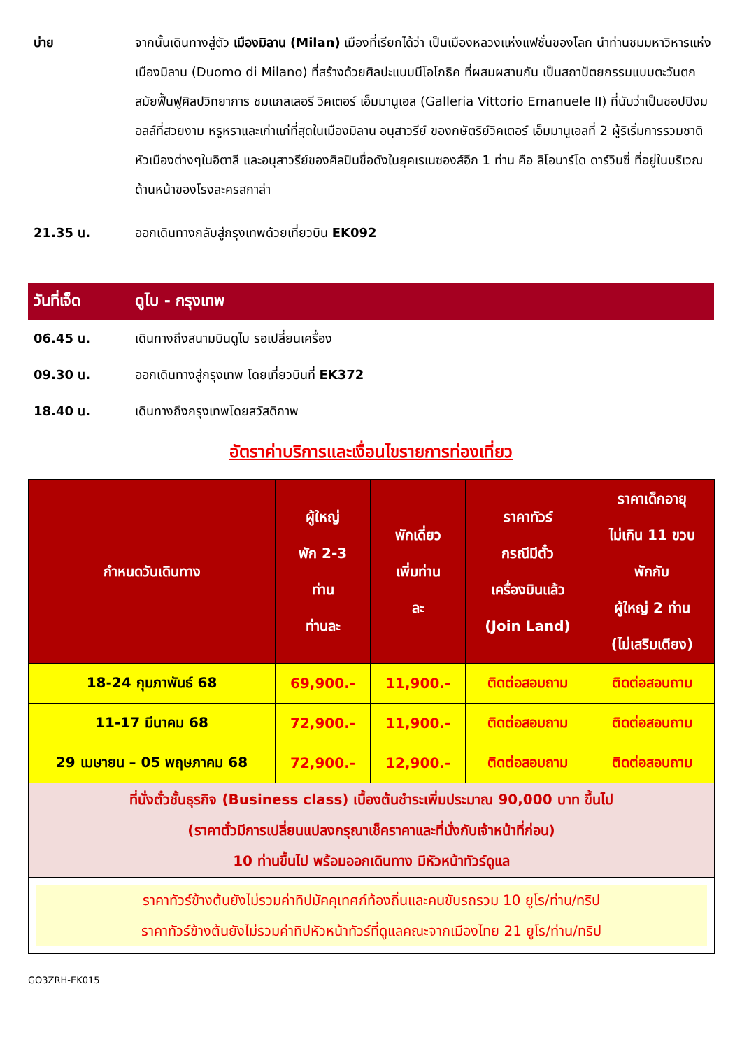บ่าย จากนั้นเดินทางสู่ตัว เมืองมิลาน (Milan) เมืองที่เรียกได้ว่า เป็นเมืองหลวงแห่งแฟชั่นของโลก นำท่านชมมหาวิหารแห่งเมืองมิลาน (Duomo di Milano) ที่สร้างด้วยศิลปะแบบนีโอโกธิค ที่ผสมผสานกัน เป็นสถาปัตยกรรมแบบตะวันตก สมัยฟื้นฟูศิลปวิทยาการ ชมแกลเลอรี วิคเตอร์ เอ็มมานูเอล (Galleria Vittorio Emanuele II) ที่นับว่าเป็นชอปปิงมอลล์ที่สวยงาม หรูหราและเก่าแก่ที่สุดในเมืองมิลาน อนุสาวรีย์ ของกษัตริย์วิคเตอร์ เอ็มมานูเอลที่ 2 ผู้ริเริ่มการรวมชาติหัวเมืองต่างๆในอิตาลี และอนุสาวรีย์ของศิลปินชื่อดังในยุคเรเนซองส์อีก 1 ท่าน คือ ลิโอนาร์โด ดาร์วินซี่ ที่อยู่ในบริเวณด้านหน้าของโรงละครสกาล่า
21.35 น. ออกเดินทางกลับสู่กรุงเทพด้วยเที่ยวบิน EK092
วันที่เจ็ด ดูไบ - กรุงเทพ
06.45 น. เดินทางถึงสนามบินดูไบ รอเปลี่ยนเครื่อง
09.30 น. ออกเดินทางสู่กรุงเทพ โดยเที่ยวบินที่ EK372
18.40 น. เดินทางถึงกรุงเทพโดยสวัสดิภาพ
อัตราค่าบริการและเงื่อนไขรายการท่องเที่ยว
| กำหนดวันเดินทาง | ผู้ใหญ่ พัก 2-3 ท่าน ท่านละ | พักเดี่ยว เพิ่มท่าน ละ | ราคาทัวร์ กรณีมีตั๋ว เครื่องบินแล้ว (Join Land) | ราคาเด็กอายุ ไม่เกิน 11 ขวบ พักกับ ผู้ใหญ่ 2 ท่าน (ไม่เสริมเตียง) |
| --- | --- | --- | --- | --- |
| 18-24 กุมภาพันธ์ 68 | 69,900.- | 11,900.- | ติดต่อสอบถาม | ติดต่อสอบถาม |
| 11-17 มีนาคม 68 | 72,900.- | 11,900.- | ติดต่อสอบถาม | ติดต่อสอบถาม |
| 29 เมษายน – 05 พฤษภาคม 68 | 72,900.- | 12,900.- | ติดต่อสอบถาม | ติดต่อสอบถาม |
| ที่นั่งตั๋วชั้นธุรกิจ (Business class) เบื้องต้นชำระเพิ่มประมาณ 90,000 บาท ขึ้นไป (ราคาตั๋วมีการเปลี่ยนแปลงกรุณาเช็คราคาและที่นั่งกับเจ้าหน้าที่ก่อน) 10 ท่านขึ้นไป พร้อมออกเดินทาง มีหัวหน้าทัวร์ดูแล | | | | |
| ราคาทัวร์ข้างต้นยังไม่รวมค่าทิปมัคคุเทศก์ท้องถิ่นและคนขับรถรวม 10 ยูโร/ท่าน/ทริป ราคาทัวร์ข้างต้นยังไม่รวมค่าทิปหัวหน้าทัวร์ที่ดูแลคณะจากเมืองไทย 21 ยูโร/ท่าน/ทริป | | | | |
GO3ZRH-EK015